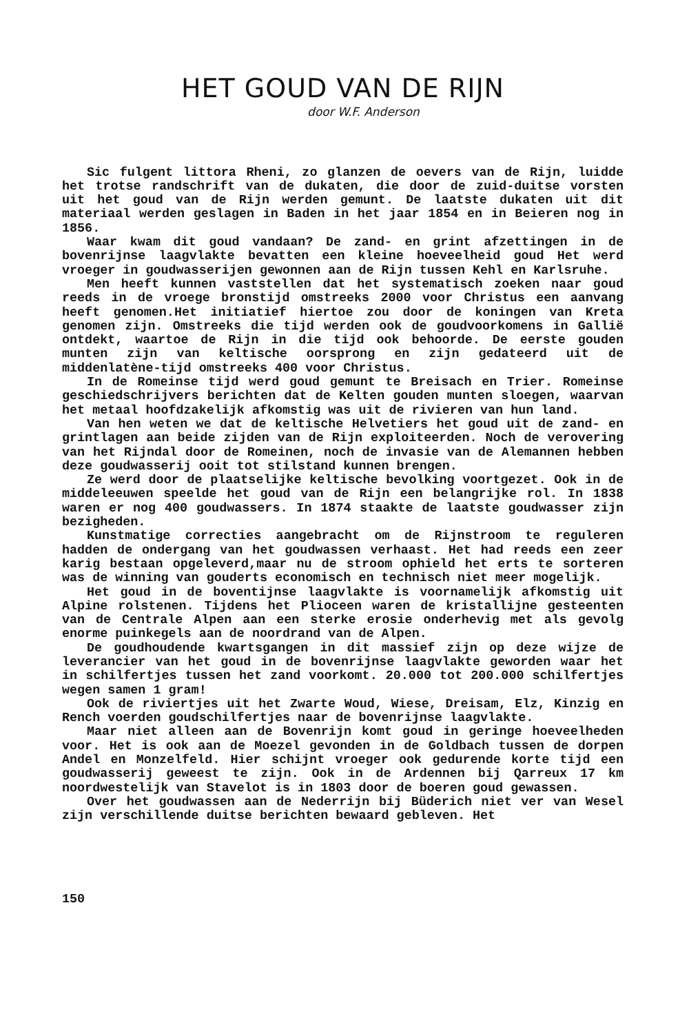HET GOUD VAN DE RIJN
door W.F. Anderson
Sic fulgent littora Rheni, zo glanzen de oevers van de Rijn, luidde het trotse randschrift van de dukaten, die door de zuid-duitse vorsten uit het goud van de Rijn werden gemunt. De laatste dukaten uit dit materiaal werden geslagen in Baden in het jaar 1854 en in Beieren nog in 1856.
Waar kwam dit goud vandaan? De zand- en grint afzettingen in de bovenrijnse laagvlakte bevatten een kleine hoeveelheid goud Het werd vroeger in goudwasserijen gewonnen aan de Rijn tussen Kehl en Karlsruhe.
Men heeft kunnen vaststellen dat het systematisch zoeken naar goud reeds in de vroege bronstijd omstreeks 2000 voor Christus een aanvang heeft genomen.Het initiatief hiertoe zou door de koningen van Kreta genomen zijn. Omstreeks die tijd werden ook de goudvoorkomens in Gallië ontdekt, waartoe de Rijn in die tijd ook behoorde. De eerste gouden munten zijn van keltische oorsprong en zijn gedateerd uit de middenlatène-tijd omstreeks 400 voor Christus.
In de Romeinse tijd werd goud gemunt te Breisach en Trier. Romeinse geschiedschrijvers berichten dat de Kelten gouden munten sloegen, waarvan het metaal hoofdzakelijk afkomstig was uit de rivieren van hun land.
Van hen weten we dat de keltische Helvetiers het goud uit de zand- en grintlagen aan beide zijden van de Rijn exploiteerden. Noch de verovering van het Rijndal door de Romeinen, noch de invasie van de Alemannen hebben deze goudwasserij ooit tot stilstand kunnen brengen.
Ze werd door de plaatselijke keltische bevolking voortgezet. Ook in de middeleeuwen speelde het goud van de Rijn een belangrijke rol. In 1838 waren er nog 400 goudwassers. In 1874 staakte de laatste goudwasser zijn bezigheden.
Kunstmatige correcties aangebracht om de Rijnstroom te reguleren hadden de ondergang van het goudwassen verhaast. Het had reeds een zeer karig bestaan opgeleverd,maar nu de stroom ophield het erts te sorteren was de winning van gouderts economisch en technisch niet meer mogelijk.
Het goud in de boventijnse laagvlakte is voornamelijk afkomstig uit Alpine rolstenen. Tijdens het Plioceen waren de kristallijne gesteenten van de Centrale Alpen aan een sterke erosie onderhevig met als gevolg enorme puinkegels aan de noordrand van de Alpen.
De goudhoudende kwartsgangen in dit massief zijn op deze wijze de leverancier van het goud in de bovenrijnse laagvlakte geworden waar het in schilfertjes tussen het zand voorkomt. 20.000 tot 200.000 schilfertjes wegen samen 1 gram!
Ook de riviertjes uit het Zwarte Woud, Wiese, Dreisam, Elz, Kinzig en Rench voerden goudschilfertjes naar de bovenrijnse laagvlakte.
Maar niet alleen aan de Bovenrijn komt goud in geringe hoeveelheden voor. Het is ook aan de Moezel gevonden in de Goldbach tussen de dorpen Andel en Monzelfeld. Hier schijnt vroeger ook gedurende korte tijd een goudwasserij geweest te zijn. Ook in de Ardennen bij Qarreux 17 km noordwestelijk van Stavelot is in 1803 door de boeren goud gewassen.
Over het goudwassen aan de Nederrijn bij Büderich niet ver van Wesel zijn verschillende duitse berichten bewaard gebleven. Het
150